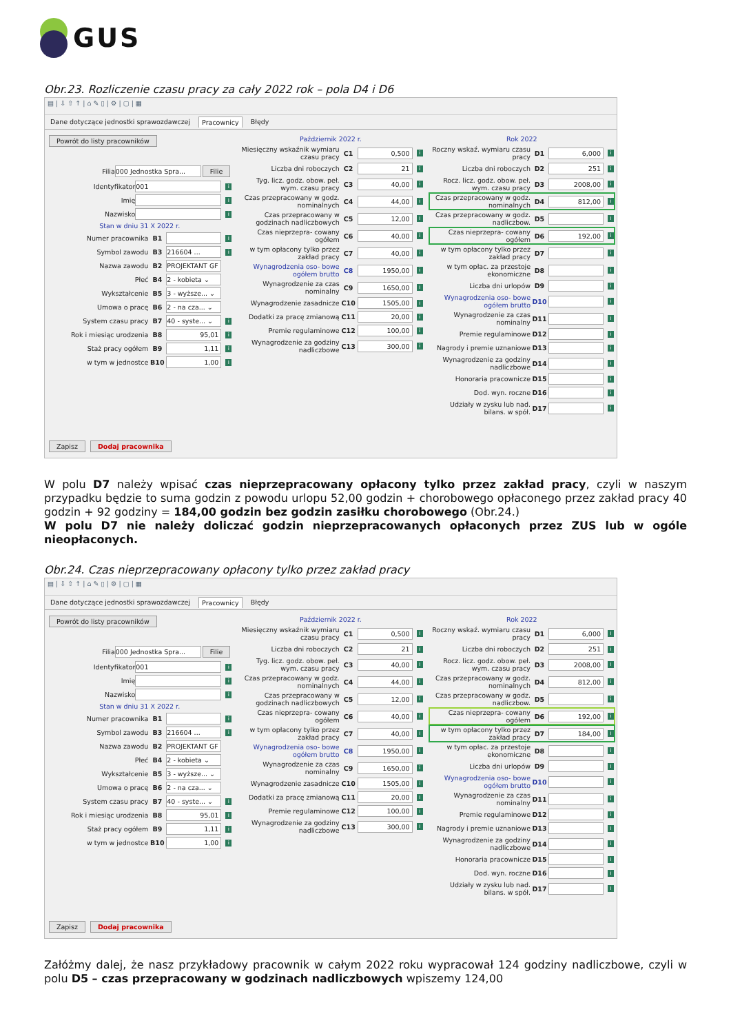GUS
Obr.23. Rozliczenie czasu pracy za cały 2022 rok – pola D4 i D6
▤ | ⇩ ⇧ ↑ | ⌂ ✎ ▯ | ⚙ | ▢ | ▦
Dane dotyczące jednostki sprawozdawczej Pracownicy Błędy
Powrót do listy pracowników
Filia 000 Jednostka Spra... Filie
Identyfikator 001 i
Imię i
Nazwisko i
Stan w dniu 31 X 2022 r.
Numer pracownika B1 i
Symbol zawodu B3 216604 ... i
Nazwa zawodu B2 PROJEKTANT GF
Płeć B4 2 - kobieta ⌄
Wykształcenie B5 3 - wyższe... ⌄
Umowa o pracę B6 2 - na cza... ⌄
System czasu pracy B7 40 - syste... ⌄ i
Rok i miesiąc urodzenia B8 95,01 i
Staż pracy ogółem B9 1,11 i
w tym w jednostce B10 1,00 i
Zapisz Dodaj pracownika
Październik 2022 r.
Miesięczny wskaźnik wymiaru czasu pracy C1 0,500 i
Liczba dni roboczych C2 21 i
Tyg. licz. godz. obow. peł. wym. czasu pracy C3 40,00 i
Czas przepracowany w godz. nominalnych C4 44,00 i
Czas przepracowany w godzinach nadliczbowych C5 12,00 i
Czas nieprzepra- cowany ogółem C6 40,00 i
w tym opłacony tylko przez zakład pracy C7 40,00 i
Wynagrodzenia oso- bowe ogółem brutto C8 1950,00 i
Wynagrodzenie za czas nominalny C9 1650,00 i
Wynagrodzenie zasadnicze C10 1505,00 i
Dodatki za pracę zmianową C11 20,00 i
Premie regulaminowe C12 100,00 i
Wynagrodzenie za godziny nadliczbowe C13 300,00 i
Rok 2022
Roczny wskaź. wymiaru czasu pracy D1 6,000 i
Liczba dni roboczych D2 251 i
Rocz. licz. godz. obow. peł. wym. czasu pracy D3 2008,00 i
Czas przepracowany w godz. nominalnych D4 812,00 i
Czas przepracowany w godz. nadliczbow. D5 i
Czas nieprzepra- cowany ogółem D6 192,00 i
w tym opłacony tylko przez zakład pracy D7 i
w tym opłac. za przestoje ekonomiczne D8 i
Liczba dni urlopów D9 i
Wynagrodzenia oso- bowe ogółem brutto D10 i
Wynagrodzenie za czas nominalny D11 i
Premie regulaminowe D12 i
Nagrody i premie uznaniowe D13 i
Wynagrodzenie za godziny nadliczbowe D14 i
Honoraria pracownicze D15 i
Dod. wyn. roczne D16 i
Udziały w zysku lub nad. bilans. w spół. D17 i
W polu D7 należy wpisać czas nieprzepracowany opłacony tylko przez zakład pracy, czyli w naszym przypadku będzie to suma godzin z powodu urlopu 52,00 godzin + chorobowego opłaconego przez zakład pracy 40 godzin + 92 godziny = 184,00 godzin bez godzin zasiłku chorobowego (Obr.24.)
W polu D7 nie należy doliczać godzin nieprzepracowanych opłaconych przez ZUS lub w ogóle nieopłaconych.
Obr.24. Czas nieprzepracowany opłacony tylko przez zakład pracy
▤ | ⇩ ⇧ ↑ | ⌂ ✎ ▯ | ⚙ | ▢ | ▦
Dane dotyczące jednostki sprawozdawczej Pracownicy Błędy
Powrót do listy pracowników
Filia 000 Jednostka Spra... Filie
Identyfikator 001 i
Imię i
Nazwisko i
Stan w dniu 31 X 2022 r.
Numer pracownika B1 i
Symbol zawodu B3 216604 ... i
Nazwa zawodu B2 PROJEKTANT GF
Płeć B4 2 - kobieta ⌄
Wykształcenie B5 3 - wyższe... ⌄
Umowa o pracę B6 2 - na cza... ⌄
System czasu pracy B7 40 - syste... ⌄ i
Rok i miesiąc urodzenia B8 95,01 i
Staż pracy ogółem B9 1,11 i
w tym w jednostce B10 1,00 i
Zapisz Dodaj pracownika
Październik 2022 r.
Miesięczny wskaźnik wymiaru czasu pracy C1 0,500 i
Liczba dni roboczych C2 21 i
Tyg. licz. godz. obow. peł. wym. czasu pracy C3 40,00 i
Czas przepracowany w godz. nominalnych C4 44,00 i
Czas przepracowany w godzinach nadliczbowych C5 12,00 i
Czas nieprzepra- cowany ogółem C6 40,00 i
w tym opłacony tylko przez zakład pracy C7 40,00 i
Wynagrodzenia oso- bowe ogółem brutto C8 1950,00 i
Wynagrodzenie za czas nominalny C9 1650,00 i
Wynagrodzenie zasadnicze C10 1505,00 i
Dodatki za pracę zmianową C11 20,00 i
Premie regulaminowe C12 100,00 i
Wynagrodzenie za godziny nadliczbowe C13 300,00 i
Rok 2022
Roczny wskaź. wymiaru czasu pracy D1 6,000 i
Liczba dni roboczych D2 251 i
Rocz. licz. godz. obow. peł. wym. czasu pracy D3 2008,00 i
Czas przepracowany w godz. nominalnych D4 812,00 i
Czas przepracowany w godz. nadliczbow. D5 i
Czas nieprzepra- cowany ogółem D6 192,00 i
w tym opłacony tylko przez zakład pracy D7 184,00 i
w tym opłac. za przestoje ekonomiczne D8 i
Liczba dni urlopów D9 i
Wynagrodzenia oso- bowe ogółem brutto D10 i
Wynagrodzenie za czas nominalny D11 i
Premie regulaminowe D12 i
Nagrody i premie uznaniowe D13 i
Wynagrodzenie za godziny nadliczbowe D14 i
Honoraria pracownicze D15 i
Dod. wyn. roczne D16 i
Udziały w zysku lub nad. bilans. w spół. D17 i
Załóżmy dalej, że nasz przykładowy pracownik w całym 2022 roku wypracował 124 godziny nadliczbowe, czyli w polu D5 – czas przepracowany w godzinach nadliczbowych wpiszemy 124,00